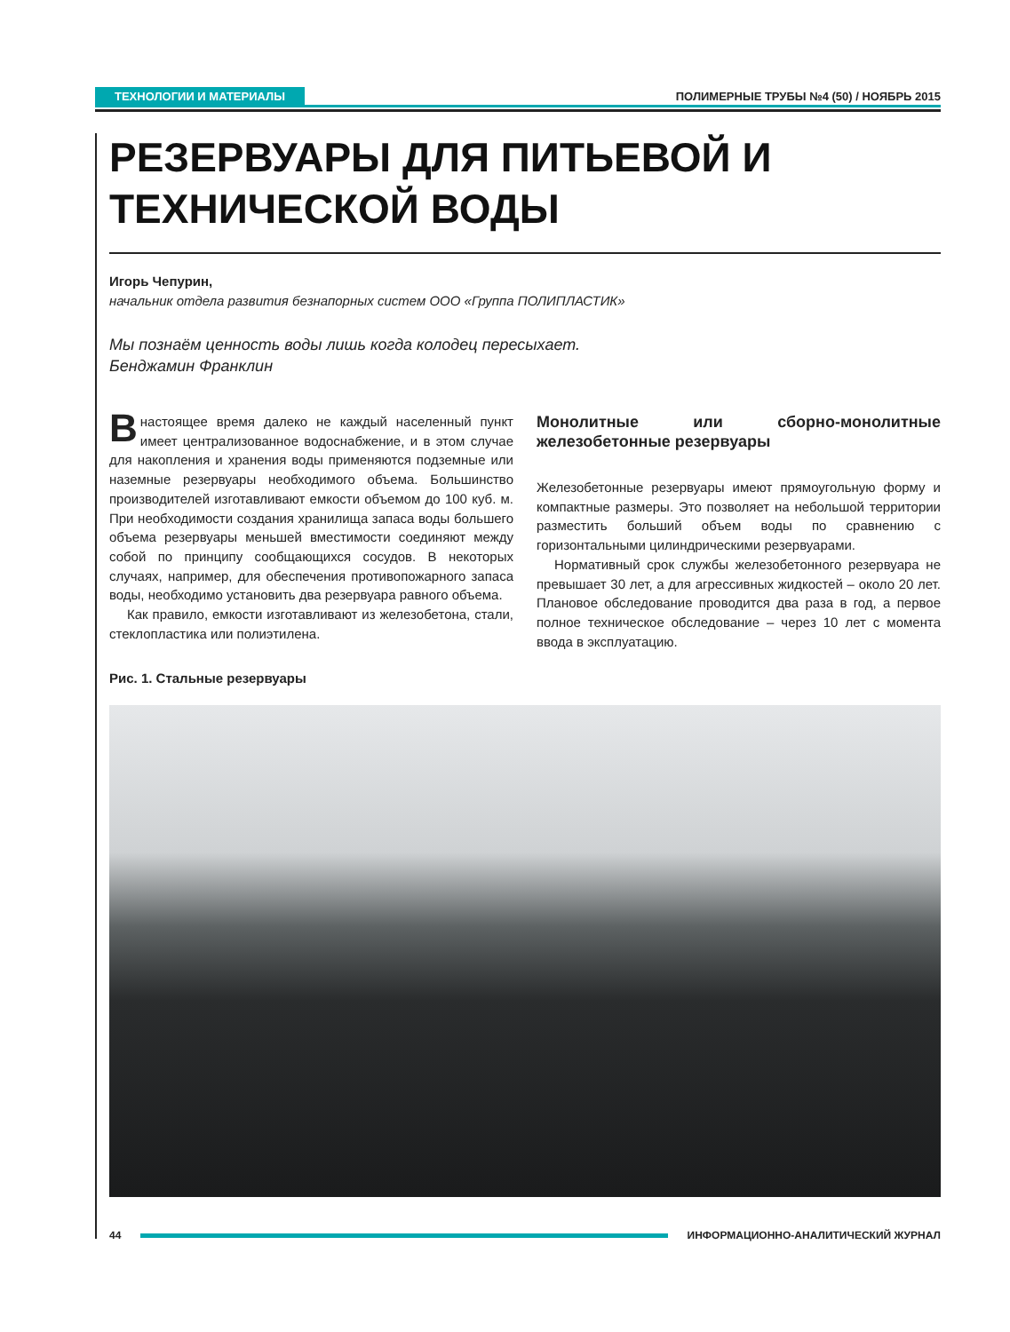ТЕХНОЛОГИИ И МАТЕРИАЛЫ ПОЛИМЕРНЫЕ ТРУБЫ №4 (50) / НОЯБРЬ 2015
РЕЗЕРВУАРЫ ДЛЯ ПИТЬЕВОЙ И ТЕХНИЧЕСКОЙ ВОДЫ
Игорь Чепурин,
начальник отдела развития безнапорных систем ООО «Группа ПОЛИПЛАСТИК»
Мы познаём ценность воды лишь когда колодец пересыхает.
Бенджамин Франклин
Внастоящее время далеко не каждый населенный пункт имеет централизованное водоснабжение, и в этом случае для накопления и хранения воды применяются подземные или наземные резервуары необходимого объема. Большинство производителей изготавливают емкости объемом до 100 куб. м. При необходимости создания хранилища запаса воды большего объема резервуары меньшей вместимости соединяют между собой по принципу сообщающихся сосудов. В некоторых случаях, например, для обеспечения противопожарного запаса воды, необходимо установить два резервуара равного объема.
Как правило, емкости изготавливают из железобетона, стали, стеклопластика или полиэтилена.
Монолитные или сборно-монолитные железобетонные резервуары
Железобетонные резервуары имеют прямоугольную форму и компактные размеры. Это позволяет на небольшой территории разместить больший объем воды по сравнению с горизонтальными цилиндрическими резервуарами.
Нормативный срок службы железобетонного резервуара не превышает 30 лет, а для агрессивных жидкостей – около 20 лет. Плановое обследование проводится два раза в год, а первое полное техническое обследование – через 10 лет с момента ввода в эксплуатацию.
Рис. 1. Стальные резервуары
44 ИНФОРМАЦИОННО-АНАЛИТИЧЕСКИЙ ЖУРНАЛ